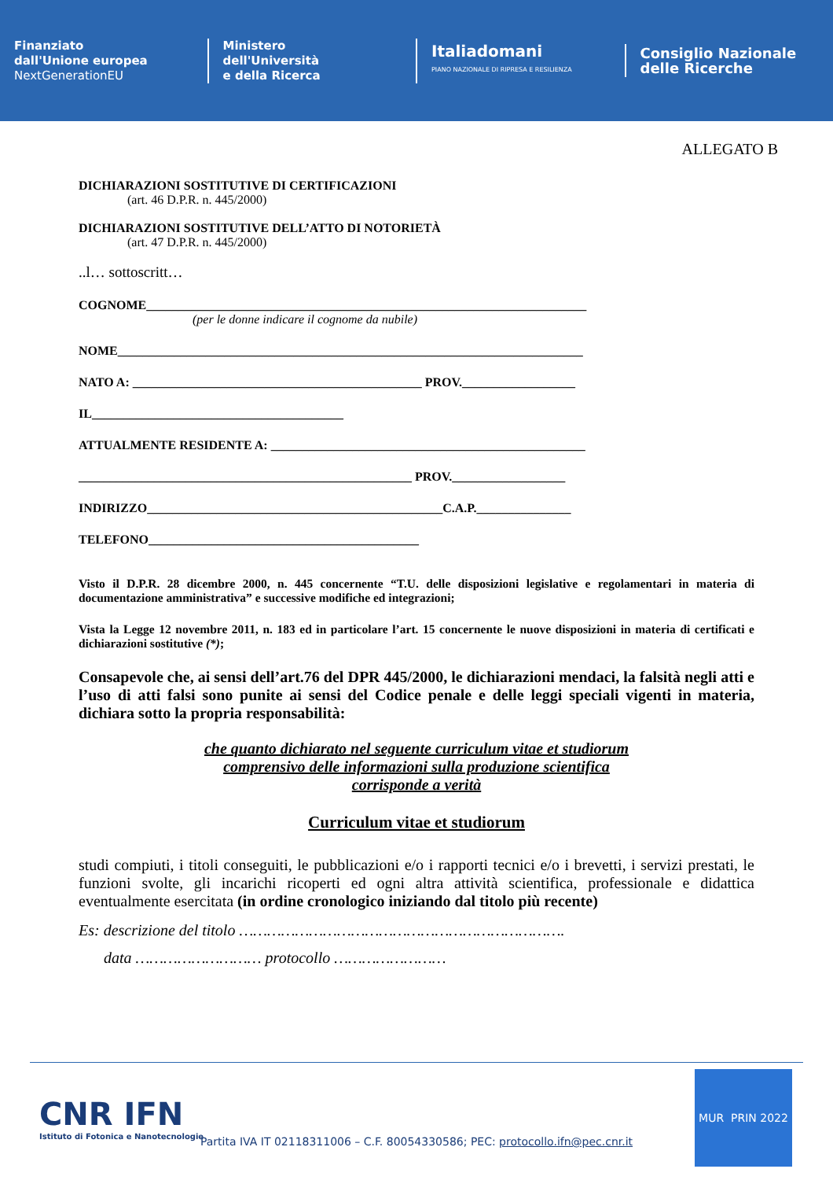Finanziato
dall'Unione europea
NextGenerationEU
Ministero
dell'Università
e della Ricerca
Italiadomani
PIANO NAZIONALE DI RIPRESA E RESILIENZA
Consiglio Nazionale
delle Ricerche
ALLEGATO B
DICHIARAZIONI SOSTITUTIVE DI CERTIFICAZIONI
(art. 46 D.P.R. n. 445/2000)
DICHIARAZIONI SOSTITUTIVE DELL’ATTO DI NOTORIETÀ
(art. 47 D.P.R. n. 445/2000)
..l… sottoscritt…
COGNOME______________________________________________________________________
(per le donne indicare il cognome da nubile)
NOME__________________________________________________________________________
NATO A: ______________________________________________ PROV.__________________
IL________________________________________
ATTUALMENTE RESIDENTE A: __________________________________________________
_____________________________________________________ PROV.__________________
INDIRIZZO_______________________________________________C.A.P._______________
TELEFONO___________________________________________
Visto il D.P.R. 28 dicembre 2000, n. 445 concernente “T.U. delle disposizioni legislative e regolamentari in materia di documentazione amministrativa” e successive modifiche ed integrazioni;
Vista la Legge 12 novembre 2011, n. 183 ed in particolare l’art. 15 concernente le nuove disposizioni in materia di certificati e dichiarazioni sostitutive (*);
Consapevole che, ai sensi dell’art.76 del DPR 445/2000, le dichiarazioni mendaci, la falsità negli atti e l’uso di atti falsi sono punite ai sensi del Codice penale e delle leggi speciali vigenti in materia, dichiara sotto la propria responsabilità:
che quanto dichiarato nel seguente curriculum vitae et studiorum
comprensivo delle informazioni sulla produzione scientifica
corrisponde a verità
Curriculum vitae et studiorum
studi compiuti, i titoli conseguiti, le pubblicazioni e/o i rapporti tecnici e/o i brevetti, i servizi prestati, le funzioni svolte, gli incarichi ricoperti ed ogni altra attività scientifica, professionale e didattica eventualmente esercitata (in ordine cronologico iniziando dal titolo più recente)
Es: descrizione del titolo …………………………………………………………….
data ……………………… protocollo ……………………
CNR IFN
Istituto di Fotonica e Nanotecnologie
MUR PRIN 2022
Partita IVA IT 02118311006 – C.F. 80054330586; PEC: protocollo.ifn@pec.cnr.it